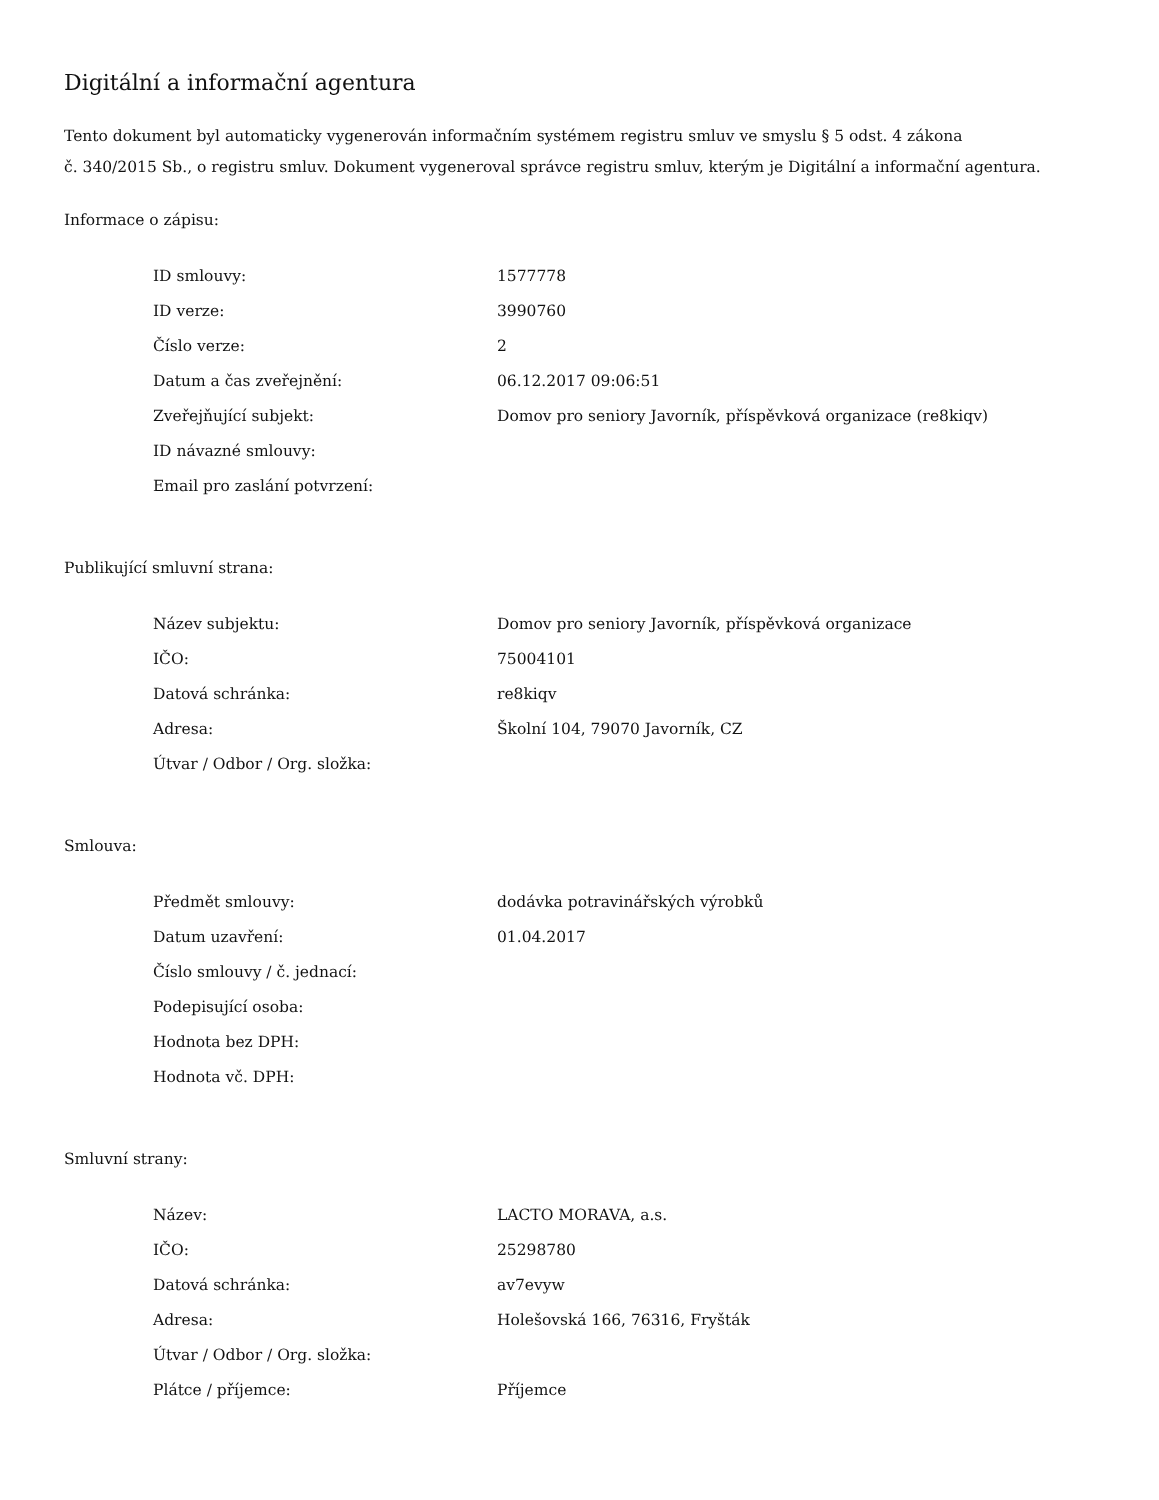Digitální a informační agentura
Tento dokument byl automaticky vygenerován informačním systémem registru smluv ve smyslu § 5 odst. 4 zákona
č. 340/2015 Sb., o registru smluv. Dokument vygeneroval správce registru smluv, kterým je Digitální a informační agentura.
Informace o zápisu:
| ID smlouvy: | 1577778 |
| ID verze: | 3990760 |
| Číslo verze: | 2 |
| Datum a čas zveřejnění: | 06.12.2017 09:06:51 |
| Zveřejňující subjekt: | Domov pro seniory Javorník, příspěvková organizace (re8kiqv) |
| ID návazné smlouvy: | |
| Email pro zaslání potvrzení: | |
Publikující smluvní strana:
| Název subjektu: | Domov pro seniory Javorník, příspěvková organizace |
| IČO: | 75004101 |
| Datová schránka: | re8kiqv |
| Adresa: | Školní 104, 79070 Javorník, CZ |
| Útvar / Odbor / Org. složka: | |
Smlouva:
| Předmět smlouvy: | dodávka potravinářských výrobků |
| Datum uzavření: | 01.04.2017 |
| Číslo smlouvy / č. jednací: | |
| Podepisující osoba: | |
| Hodnota bez DPH: | |
| Hodnota vč. DPH: | |
Smluvní strany:
| Název: | LACTO MORAVA, a.s. |
| IČO: | 25298780 |
| Datová schránka: | av7evyw |
| Adresa: | Holešovská 166, 76316, Fryšták |
| Útvar / Odbor / Org. složka: | |
| Plátce / příjemce: | Příjemce |